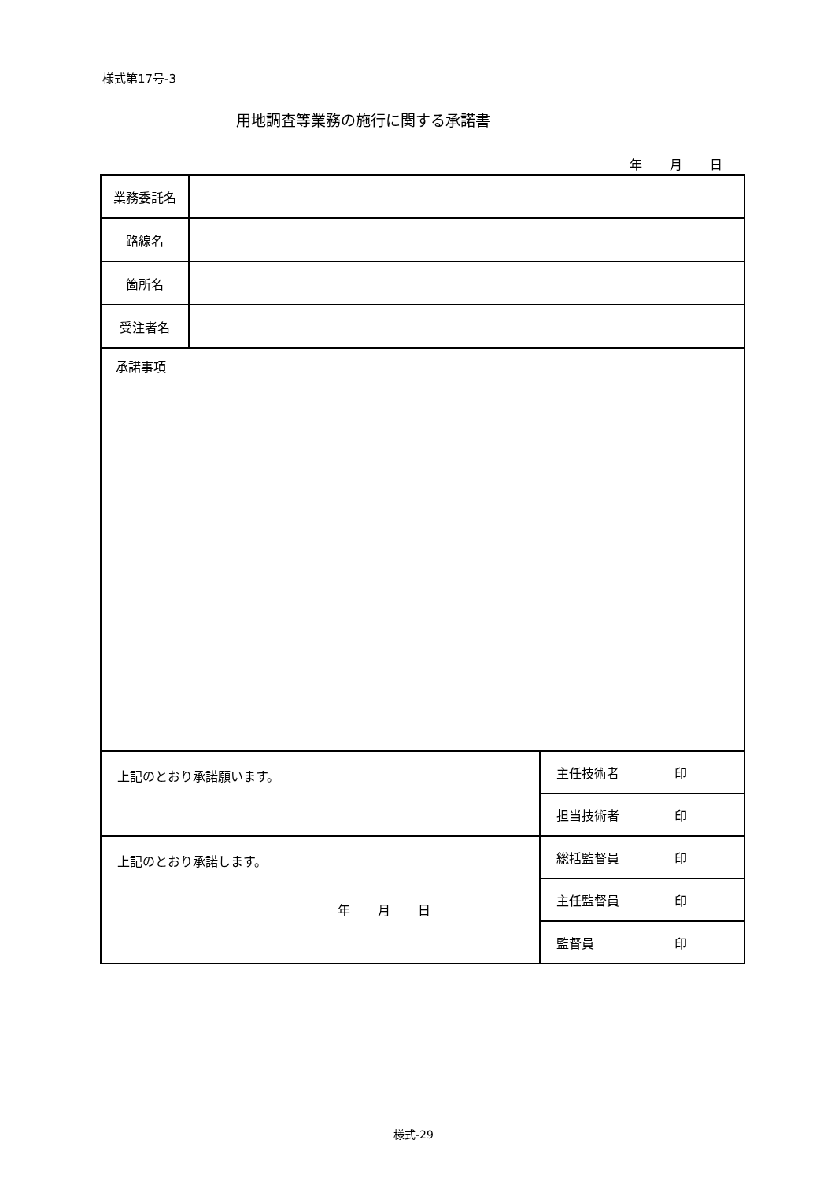様式第17号-3
用地調査等業務の施行に関する承諾書
年 月 日
| 業務委託名 | | |
| 路線名 | | |
| 箇所名 | | |
| 受注者名 | | |
| 承諾事項 | | |
| 上記のとおり承諾願います。 | | 主任技術者 印 |
| | | 担当技術者 印 |
| 上記のとおり承諾します。 年 月 日 | | 総括監督員 印 |
| | | 主任監督員 印 |
| | | 監督員 印 |
様式-29